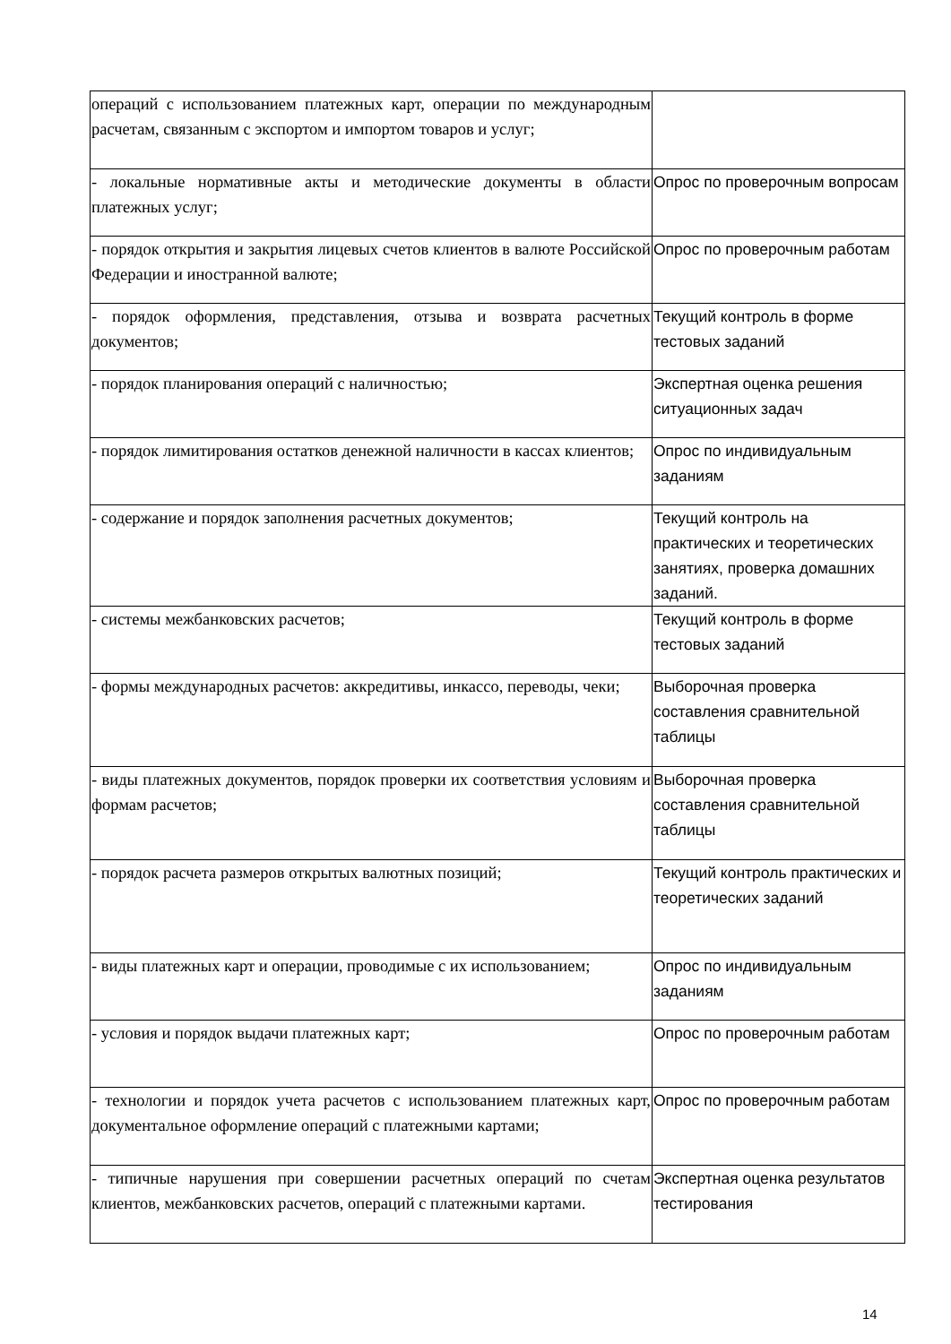| операций с использованием платежных карт, операции по международным расчетам, связанным с экспортом и импортом товаров и услуг; | |
| - локальные нормативные акты и методические документы в области платежных услуг; | Опрос по проверочным вопросам |
| - порядок открытия и закрытия лицевых счетов клиентов в валюте Российской Федерации и иностранной валюте; | Опрос по проверочным работам |
| - порядок оформления, представления, отзыва и возврата расчетных документов; | Текущий контроль в форме тестовых заданий |
| - порядок планирования операций с наличностью; | Экспертная оценка решения ситуационных задач |
| - порядок лимитирования остатков денежной наличности в кассах клиентов; | Опрос по индивидуальным заданиям |
| - содержание и порядок заполнения расчетных документов; | Текущий контроль на практических и теоретических занятиях, проверка домашних заданий. |
| - системы межбанковских расчетов; | Текущий контроль в форме тестовых заданий |
| - формы международных расчетов: аккредитивы, инкассо, переводы, чеки; | Выборочная проверка составления сравнительной таблицы |
| - виды платежных документов, порядок проверки их соответствия условиям и формам расчетов; | Выборочная проверка составления сравнительной таблицы |
| - порядок расчета размеров открытых валютных позиций; | Текущий контроль практических и теоретических заданий |
| - виды платежных карт и операции, проводимые с их использованием; | Опрос по индивидуальным заданиям |
| - условия и порядок выдачи платежных карт; | Опрос по проверочным работам |
| - технологии и порядок учета расчетов с использованием платежных карт, документальное оформление операций с платежными картами; | Опрос по проверочным работам |
| - типичные нарушения при совершении расчетных операций по счетам клиентов, межбанковских расчетов, операций с платежными картами. | Экспертная оценка результатов тестирования |
14